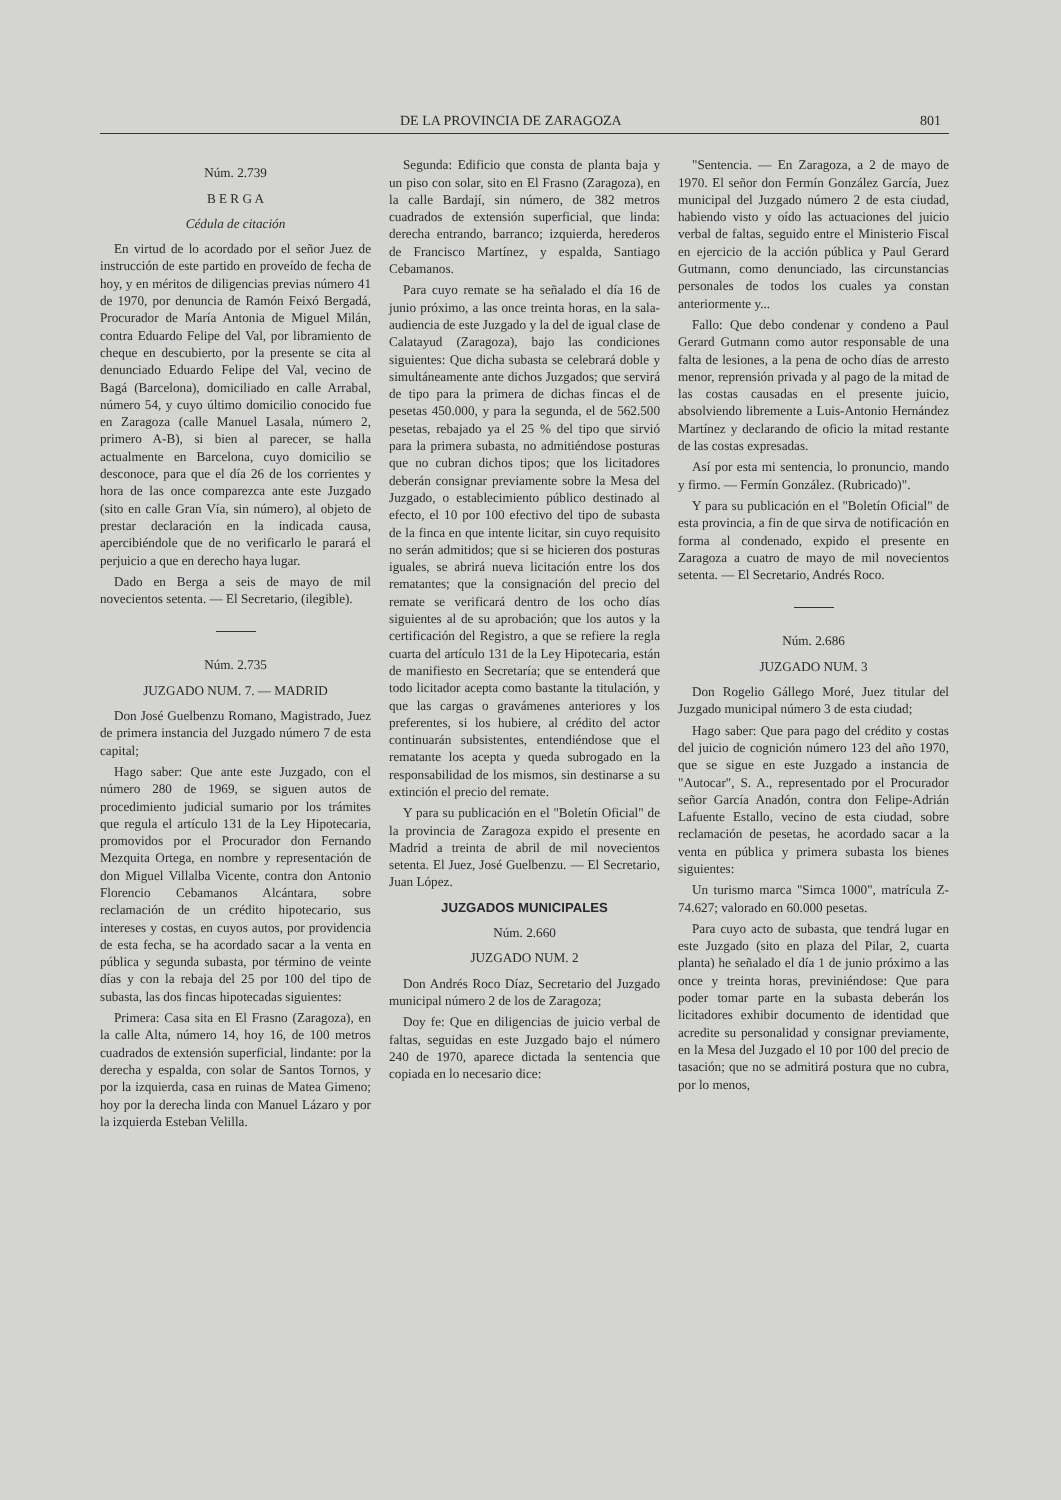DE LA PROVINCIA DE ZARAGOZA 801
Núm. 2.739
B E R G A
Cédula de citación
En virtud de lo acordado por el señor Juez de instrucción de este partido en proveído de fecha de hoy, y en méritos de diligencias previas número 41 de 1970, por denuncia de Ramón Feixó Bergadá, Procurador de María Antonia de Miguel Milán, contra Eduardo Felipe del Val, por libramiento de cheque en descubierto, por la presente se cita al denunciado Eduardo Felipe del Val, vecino de Bagá (Barcelona), domiciliado en calle Arrabal, número 54, y cuyo último domicilio conocido fue en Zaragoza (calle Manuel Lasala, número 2, primero A-B), si bien al parecer, se halla actualmente en Barcelona, cuyo domicilio se desconoce, para que el día 26 de los corrientes y hora de las once comparezca ante este Juzgado (sito en calle Gran Vía, sin número), al objeto de prestar declaración en la indicada causa, apercibiéndole que de no verificarlo le parará el perjuicio a que en derecho haya lugar.
Dado en Berga a seis de mayo de mil novecientos setenta. — El Secretario, (ilegible).
Núm. 2.735
JUZGADO NUM. 7. — MADRID
Don José Guelbenzu Romano, Magistrado, Juez de primera instancia del Juzgado número 7 de esta capital;
Hago saber: Que ante este Juzgado, con el número 280 de 1969, se siguen autos de procedimiento judicial sumario por los trámites que regula el artículo 131 de la Ley Hipotecaria, promovidos por el Procurador don Fernando Mezquita Ortega, en nombre y representación de don Miguel Villalba Vicente, contra don Antonio Florencio Cebamanos Alcántara, sobre reclamación de un crédito hipotecario, sus intereses y costas, en cuyos autos, por providencia de esta fecha, se ha acordado sacar a la venta en pública y segunda subasta, por término de veinte días y con la rebaja del 25 por 100 del tipo de subasta, las dos fincas hipotecadas siguientes:
Primera: Casa sita en El Frasno (Zaragoza), en la calle Alta, número 14, hoy 16, de 100 metros cuadrados de extensión superficial, lindante: por la derecha y espalda, con solar de Santos Tornos, y por la izquierda, casa en ruinas de Matea Gimeno; hoy por la derecha linda con Manuel Lázaro y por la izquierda Esteban Velilla.
Segunda: Edificio que consta de planta baja y un piso con solar, sito en El Frasno (Zaragoza), en la calle Bardají, sin número, de 382 metros cuadrados de extensión superficial, que linda: derecha entrando, barranco; izquierda, herederos de Francisco Martínez, y espalda, Santiago Cebamanos.
Para cuyo remate se ha señalado el día 16 de junio próximo, a las once treinta horas, en la sala-audiencia de este Juzgado y la del de igual clase de Calatayud (Zaragoza), bajo las condiciones siguientes: Que dicha subasta se celebrará doble y simultáneamente ante dichos Juzgados; que servirá de tipo para la primera de dichas fincas el de pesetas 450.000, y para la segunda, el de 562.500 pesetas, rebajado ya el 25 % del tipo que sirvió para la primera subasta, no admitiéndose posturas que no cubran dichos tipos; que los licitadores deberán consignar previamente sobre la Mesa del Juzgado, o establecimiento público destinado al efecto, el 10 por 100 efectivo del tipo de subasta de la finca en que intente licitar, sin cuyo requisito no serán admitidos; que si se hicieren dos posturas iguales, se abrirá nueva licitación entre los dos rematantes; que la consignación del precio del remate se verificará dentro de los ocho días siguientes al de su aprobación; que los autos y la certificación del Registro, a que se refiere la regla cuarta del artículo 131 de la Ley Hipotecaria, están de manifiesto en Secretaría; que se entenderá que todo licitador acepta como bastante la titulación, y que las cargas o gravámenes anteriores y los preferentes, si los hubiere, al crédito del actor continuarán subsistentes, entendiéndose que el rematante los acepta y queda subrogado en la responsabilidad de los mismos, sin destinarse a su extinción el precio del remate.
Y para su publicación en el "Boletín Oficial" de la provincia de Zaragoza expido el presente en Madrid a treinta de abril de mil novecientos setenta. El Juez, José Guelbenzu. — El Secretario, Juan López.
JUZGADOS MUNICIPALES
Núm. 2.660
JUZGADO NUM. 2
Don Andrés Roco Díaz, Secretario del Juzgado municipal número 2 de los de Zaragoza;
Doy fe: Que en diligencias de juicio verbal de faltas, seguidas en este Juzgado bajo el número 240 de 1970, aparece dictada la sentencia que copiada en lo necesario dice:
"Sentencia. — En Zaragoza, a 2 de mayo de 1970. El señor don Fermín González García, Juez municipal del Juzgado número 2 de esta ciudad, habiendo visto y oído las actuaciones del juicio verbal de faltas, seguido entre el Ministerio Fiscal en ejercicio de la acción pública y Paul Gerard Gutmann, como denunciado, las circunstancias personales de todos los cuales ya constan anteriormente y...
Fallo: Que debo condenar y condeno a Paul Gerard Gutmann como autor responsable de una falta de lesiones, a la pena de ocho días de arresto menor, reprensión privada y al pago de la mitad de las costas causadas en el presente juicio, absolviendo libremente a Luis-Antonio Hernández Martínez y declarando de oficio la mitad restante de las costas expresadas.
Así por esta mi sentencia, lo pronuncio, mando y firmo. — Fermín González. (Rubricado)".
Y para su publicación en el "Boletín Oficial" de esta provincia, a fin de que sirva de notificación en forma al condenado, expido el presente en Zaragoza a cuatro de mayo de mil novecientos setenta. — El Secretario, Andrés Roco.
Núm. 2.686
JUZGADO NUM. 3
Don Rogelio Gállego Moré, Juez titular del Juzgado municipal número 3 de esta ciudad;
Hago saber: Que para pago del crédito y costas del juicio de cognición número 123 del año 1970, que se sigue en este Juzgado a instancia de "Autocar", S. A., representado por el Procurador señor García Anadón, contra don Felipe-Adrián Lafuente Estallo, vecino de esta ciudad, sobre reclamación de pesetas, he acordado sacar a la venta en pública y primera subasta los bienes siguientes:
Un turismo marca "Simca 1000", matrícula Z-74.627; valorado en 60.000 pesetas.
Para cuyo acto de subasta, que tendrá lugar en este Juzgado (sito en plaza del Pilar, 2, cuarta planta) he señalado el día 1 de junio próximo a las once y treinta horas, previniéndose: Que para poder tomar parte en la subasta deberán los licitadores exhibir documento de identidad que acredite su personalidad y consignar previamente, en la Mesa del Juzgado el 10 por 100 del precio de tasación; que no se admitirá postura que no cubra, por lo menos,